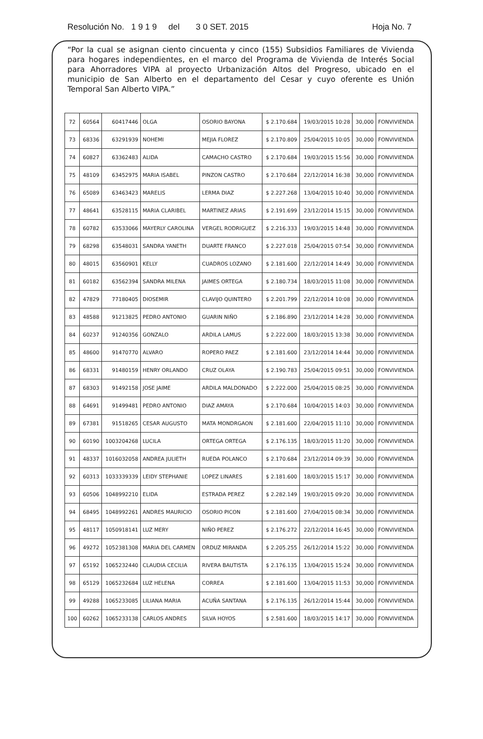Resolución No. 1 9 1 9 del 3 0 SET. 2015 Hoja No. 7
“Por la cual se asignan ciento cincuenta y cinco (155) Subsidios Familiares de Vivienda para hogares independientes, en el marco del Programa de Vivienda de Interés Social para Ahorradores VIPA al proyecto Urbanización Altos del Progreso, ubicado en el municipio de San Alberto en el departamento del Cesar y cuyo oferente es Unión Temporal San Alberto VIPA.”
| 72 | 60564 | 60417446 | OLGA | OSORIO BAYONA | $ 2.170.684 | 19/03/2015 10:28 | 30,000 | FONVIVIENDA |
| 73 | 68336 | 63291939 | NOHEMI | MEJIA FLOREZ | $ 2.170.809 | 25/04/2015 10:05 | 30,000 | FONVIVIENDA |
| 74 | 60827 | 63362483 | ALIDA | CAMACHO CASTRO | $ 2.170.684 | 19/03/2015 15:56 | 30,000 | FONVIVIENDA |
| 75 | 48109 | 63452975 | MARIA ISABEL | PINZON CASTRO | $ 2.170.684 | 22/12/2014 16:38 | 30,000 | FONVIVIENDA |
| 76 | 65089 | 63463423 | MARELIS | LERMA DIAZ | $ 2.227.268 | 13/04/2015 10:40 | 30,000 | FONVIVIENDA |
| 77 | 48641 | 63528115 | MARIA CLARIBEL | MARTINEZ ARIAS | $ 2.191.699 | 23/12/2014 15:15 | 30,000 | FONVIVIENDA |
| 78 | 60782 | 63533066 | MAYERLY CAROLINA | VERGEL RODRIGUEZ | $ 2.216.333 | 19/03/2015 14:48 | 30,000 | FONVIVIENDA |
| 79 | 68298 | 63548031 | SANDRA YANETH | DUARTE FRANCO | $ 2.227.018 | 25/04/2015 07:54 | 30,000 | FONVIVIENDA |
| 80 | 48015 | 63560901 | KELLY | CUADROS LOZANO | $ 2.181.600 | 22/12/2014 14:49 | 30,000 | FONVIVIENDA |
| 81 | 60182 | 63562394 | SANDRA MILENA | JAIMES ORTEGA | $ 2.180.734 | 18/03/2015 11:08 | 30,000 | FONVIVIENDA |
| 82 | 47829 | 77180405 | DIOSEMIR | CLAVIJO QUINTERO | $ 2.201.799 | 22/12/2014 10:08 | 30,000 | FONVIVIENDA |
| 83 | 48588 | 91213825 | PEDRO ANTONIO | GUARIN NIÑO | $ 2.186.890 | 23/12/2014 14:28 | 30,000 | FONVIVIENDA |
| 84 | 60237 | 91240356 | GONZALO | ARDILA LAMUS | $ 2.222.000 | 18/03/2015 13:38 | 30,000 | FONVIVIENDA |
| 85 | 48600 | 91470770 | ALVARO | ROPERO PAEZ | $ 2.181.600 | 23/12/2014 14:44 | 30,000 | FONVIVIENDA |
| 86 | 68331 | 91480159 | HENRY ORLANDO | CRUZ OLAYA | $ 2.190.783 | 25/04/2015 09:51 | 30,000 | FONVIVIENDA |
| 87 | 68303 | 91492158 | JOSE JAIME | ARDILA MALDONADO | $ 2.222.000 | 25/04/2015 08:25 | 30,000 | FONVIVIENDA |
| 88 | 64691 | 91499481 | PEDRO ANTONIO | DIAZ AMAYA | $ 2.170.684 | 10/04/2015 14:03 | 30,000 | FONVIVIENDA |
| 89 | 67381 | 91518265 | CESAR AUGUSTO | MATA MONDRGAON | $ 2.181.600 | 22/04/2015 11:10 | 30,000 | FONVIVIENDA |
| 90 | 60190 | 1003204268 | LUCILA | ORTEGA ORTEGA | $ 2.176.135 | 18/03/2015 11:20 | 30,000 | FONVIVIENDA |
| 91 | 48337 | 1016032058 | ANDREA JULIETH | RUEDA POLANCO | $ 2.170.684 | 23/12/2014 09:39 | 30,000 | FONVIVIENDA |
| 92 | 60313 | 1033339339 | LEIDY STEPHANIE | LOPEZ LINARES | $ 2.181.600 | 18/03/2015 15:17 | 30,000 | FONVIVIENDA |
| 93 | 60506 | 1048992210 | ELIDA | ESTRADA PEREZ | $ 2.282.149 | 19/03/2015 09:20 | 30,000 | FONVIVIENDA |
| 94 | 68495 | 1048992261 | ANDRES MAURICIO | OSORIO PICON | $ 2.181.600 | 27/04/2015 08:34 | 30,000 | FONVIVIENDA |
| 95 | 48117 | 1050918141 | LUZ MERY | NIÑO PEREZ | $ 2.176.272 | 22/12/2014 16:45 | 30,000 | FONVIVIENDA |
| 96 | 49272 | 1052381308 | MARIA DEL CARMEN | ORDUZ MIRANDA | $ 2.205.255 | 26/12/2014 15:22 | 30,000 | FONVIVIENDA |
| 97 | 65192 | 1065232440 | CLAUDIA CECILIA | RIVERA BAUTISTA | $ 2.176.135 | 13/04/2015 15:24 | 30,000 | FONVIVIENDA |
| 98 | 65129 | 1065232684 | LUZ HELENA | CORREA | $ 2.181.600 | 13/04/2015 11:53 | 30,000 | FONVIVIENDA |
| 99 | 49288 | 1065233085 | LILIANA MARIA | ACUÑA SANTANA | $ 2.176.135 | 26/12/2014 15:44 | 30,000 | FONVIVIENDA |
| 100 | 60262 | 1065233138 | CARLOS ANDRES | SILVA HOYOS | $ 2.581.600 | 18/03/2015 14:17 | 30,000 | FONVIVIENDA |